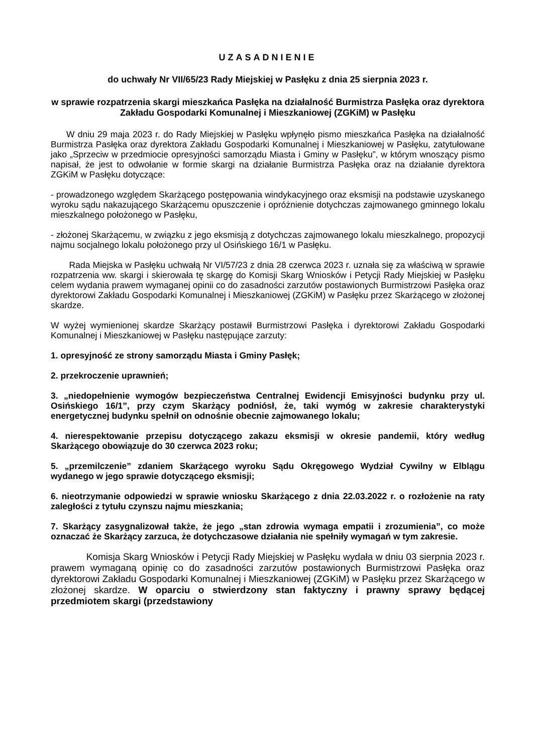UZASADNIENIE
do uchwały Nr VII/65/23 Rady Miejskiej w Pasłęku z dnia 25 sierpnia 2023 r.
w sprawie rozpatrzenia skargi mieszkańca Pasłęka na działalność Burmistrza Pasłęka oraz dyrektora Zakładu Gospodarki Komunalnej i Mieszkaniowej (ZGKiM) w Pasłęku
W dniu 29 maja 2023 r. do Rady Miejskiej w Pasłęku wpłynęło pismo mieszkańca Pasłęka na działalność Burmistrza Pasłęka oraz dyrektora Zakładu Gospodarki Komunalnej i Mieszkaniowej w Pasłęku, zatytułowane jako „Sprzeciw w przedmiocie opresyjności samorządu Miasta i Gminy w Pasłęku”, w którym wnoszący pismo napisał, że jest to odwołanie w formie skargi na działanie Burmistrza Pasłęka oraz na działanie dyrektora ZGKiM w Pasłęku dotyczące:
- prowadzonego względem Skarżącego postępowania windykacyjnego oraz eksmisji na podstawie uzyskanego wyroku sądu nakazującego Skarżącemu opuszczenie i opróżnienie dotychczas zajmowanego gminnego lokalu mieszkalnego położonego w Pasłęku,
- złożonej Skarżącemu, w związku z jego eksmisją z dotychczas zajmowanego lokalu mieszkalnego, propozycji najmu socjalnego lokalu położonego przy ul Osińskiego 16/1 w Pasłęku.
Rada Miejska w Pasłęku uchwałą Nr VI/57/23 z dnia 28 czerwca 2023 r. uznała się za właściwą w sprawie rozpatrzenia ww. skargi i skierowała tę skargę do Komisji Skarg Wniosków i Petycji Rady Miejskiej w Pasłęku celem wydania prawem wymaganej opinii co do zasadności zarzutów postawionych Burmistrzowi Pasłęka oraz dyrektorowi Zakładu Gospodarki Komunalnej i Mieszkaniowej (ZGKiM) w Pasłęku przez Skarżącego w złożonej skardze.
W wyżej wymienionej skardze Skarżący postawił Burmistrzowi Pasłęka i dyrektorowi Zakładu Gospodarki Komunalnej i Mieszkaniowej w Pasłęku następujące zarzuty:
1. opresyjność ze strony samorządu Miasta i Gminy Pasłęk;
2. przekroczenie uprawnień;
3. „niedopełnienie wymogów bezpieczeństwa Centralnej Ewidencji Emisyjności budynku przy ul. Osińskiego 16/1”, przy czym Skarżący podniósł, że, taki wymóg w zakresie charakterystyki energetycznej budynku spełnił on odnośnie obecnie zajmowanego lokalu;
4. nierespektowanie przepisu dotyczącego zakazu eksmisji w okresie pandemii, który według Skarżącego obowiązuje do 30 czerwca 2023 roku;
5. „przemilczenie” zdaniem Skarżącego wyroku Sądu Okręgowego Wydział Cywilny w Elblągu wydanego w jego sprawie dotyczącego eksmisji;
6. nieotrzymanie odpowiedzi w sprawie wniosku Skarżącego z dnia 22.03.2022 r. o rozłożenie na raty zaległości z tytułu czynszu najmu mieszkania;
7. Skarżący zasygnalizował także, że jego „stan zdrowia wymaga empatii i zrozumienia”, co może oznaczać że Skarżący zarzuca, że dotychczasowe działania nie spełniły wymagań w tym zakresie.
Komisja Skarg Wniosków i Petycji Rady Miejskiej w Pasłęku wydała w dniu 03 sierpnia 2023 r. prawem wymaganą opinię co do zasadności zarzutów postawionych Burmistrzowi Pasłęka oraz dyrektorowi Zakładu Gospodarki Komunalnej i Mieszkaniowej (ZGKiM) w Pasłęku przez Skarżącego w złożonej skardze. W oparciu o stwierdzony stan faktyczny i prawny sprawy będącej przedmiotem skargi (przedstawiony